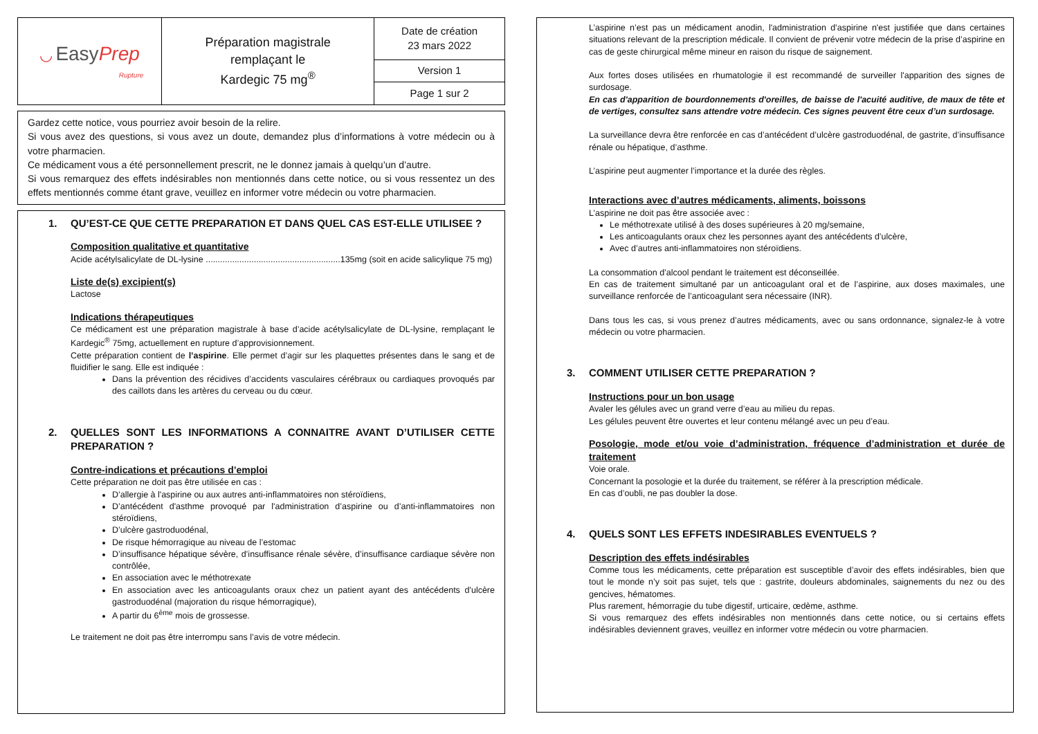| ◡ Easy Prep Rupture | Préparation magistrale remplaçant le Kardegic 75 mg<sup>®</sup> | Date de création 23 mars 2022 |
| | | Version 1 |
| | | Page 1 sur 2 |
Gardez cette notice, vous pourriez avoir besoin de la relire.
Si vous avez des questions, si vous avez un doute, demandez plus d’informations à votre médecin ou à votre pharmacien.
Ce médicament vous a été personnellement prescrit, ne le donnez jamais à quelqu’un d’autre.
Si vous remarquez des effets indésirables non mentionnés dans cette notice, ou si vous ressentez un des effets mentionnés comme étant grave, veuillez en informer votre médecin ou votre pharmacien.
1. QU’EST-CE QUE CETTE PREPARATION ET DANS QUEL CAS EST-ELLE UTILISEE ?
Composition qualitative et quantitative
Acide acétylsalicylate de DL-lysine ........................................................135mg (soit en acide salicylique 75 mg)
Liste de(s) excipient(s)
Lactose
Indications thérapeutiques
Ce médicament est une préparation magistrale à base d’acide acétylsalicylate de DL-lysine, remplaçant le Kardegic<sup>®</sup> 75mg, actuellement en rupture d’approvisionnement.
Cette préparation contient de l’aspirine. Elle permet d’agir sur les plaquettes présentes dans le sang et de fluidifier le sang. Elle est indiquée :
Dans la prévention des récidives d’accidents vasculaires cérébraux ou cardiaques provoqués par des caillots dans les artères du cerveau ou du cœur.
2. QUELLES SONT LES INFORMATIONS A CONNAITRE AVANT D’UTILISER CETTE PREPARATION ?
Contre-indications et précautions d’emploi
Cette préparation ne doit pas être utilisée en cas :
D’allergie à l'aspirine ou aux autres anti-inflammatoires non stéroïdiens,
D’antécédent d'asthme provoqué par l'administration d’aspirine ou d’anti-inflammatoires non stéroïdiens,
D’ulcère gastroduodénal,
De risque hémorragique au niveau de l’estomac
D’insuffisance hépatique sévère, d’insuffisance rénale sévère, d’insuffisance cardiaque sévère non contrôlée,
En association avec le méthotrexate
En association avec les anticoagulants oraux chez un patient ayant des antécédents d'ulcère gastroduodénal (majoration du risque hémorragique),
A partir du 6<sup>ème</sup> mois de grossesse.
Le traitement ne doit pas être interrompu sans l’avis de votre médecin.
L’aspirine n’est pas un médicament anodin, l'administration d’aspirine n'est justifiée que dans certaines situations relevant de la prescription médicale. Il convient de prévenir votre médecin de la prise d’aspirine en cas de geste chirurgical même mineur en raison du risque de saignement.
Aux fortes doses utilisées en rhumatologie il est recommandé de surveiller l'apparition des signes de surdosage.
En cas d'apparition de bourdonnements d'oreilles, de baisse de l'acuité auditive, de maux de tête et de vertiges, consultez sans attendre votre médecin. Ces signes peuvent être ceux d’un surdosage.
La surveillance devra être renforcée en cas d’antécédent d’ulcère gastroduodénal, de gastrite, d’insuffisance rénale ou hépatique, d’asthme.
L’aspirine peut augmenter l’importance et la durée des règles.
Interactions avec d’autres médicaments, aliments, boissons
L’aspirine ne doit pas être associée avec :
Le méthotrexate utilisé à des doses supérieures à 20 mg/semaine,
Les anticoagulants oraux chez les personnes ayant des antécédents d’ulcère,
Avec d’autres anti-inflammatoires non stéroïdiens.
La consommation d’alcool pendant le traitement est déconseillée.
En cas de traitement simultané par un anticoagulant oral et de l’aspirine, aux doses maximales, une surveillance renforcée de l’anticoagulant sera nécessaire (INR).
Dans tous les cas, si vous prenez d’autres médicaments, avec ou sans ordonnance, signalez-le à votre médecin ou votre pharmacien.
3. COMMENT UTILISER CETTE PREPARATION ?
Instructions pour un bon usage
Avaler les gélules avec un grand verre d’eau au milieu du repas.
Les gélules peuvent être ouvertes et leur contenu mélangé avec un peu d’eau.
Posologie, mode et/ou voie d’administration, fréquence d’administration et durée de traitement
Voie orale.
Concernant la posologie et la durée du traitement, se référer à la prescription médicale.
En cas d’oubli, ne pas doubler la dose.
4. QUELS SONT LES EFFETS INDESIRABLES EVENTUELS ?
Description des effets indésirables
Comme tous les médicaments, cette préparation est susceptible d’avoir des effets indésirables, bien que tout le monde n’y soit pas sujet, tels que : gastrite, douleurs abdominales, saignements du nez ou des gencives, hématomes.
Plus rarement, hémorragie du tube digestif, urticaire, œdème, asthme.
Si vous remarquez des effets indésirables non mentionnés dans cette notice, ou si certains effets indésirables deviennent graves, veuillez en informer votre médecin ou votre pharmacien.